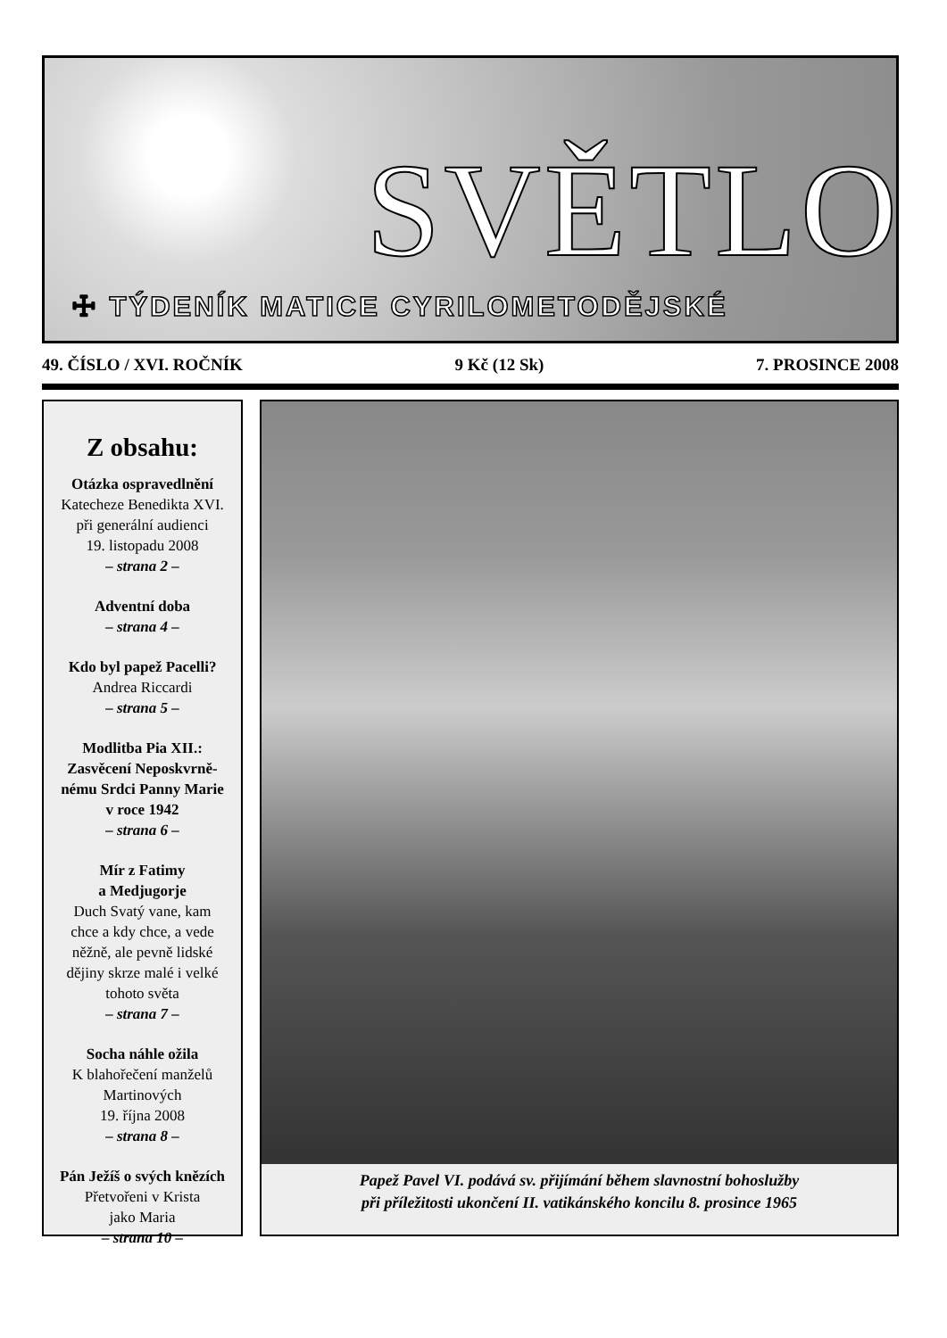SVĚTLO
☩ TÝDENÍK MATICE CYRILOMETODĚJSKÉ
49. ČÍSLO / XVI. ROČNÍK 9 Kč (12 Sk) 7. PROSINCE 2008
Z obsahu:
Otázka ospravedlnění
Katecheze Benedikta XVI.
při generální audienci
19. listopadu 2008
– strana 2 –
Adventní doba
– strana 4 –
Kdo byl papež Pacelli?
Andrea Riccardi
– strana 5 –
Modlitba Pia XII.:
Zasvěcení Neposkvrně-
nému Srdci Panny Marie
v roce 1942
– strana 6 –
Mír z Fatimy
a Medjugorje
Duch Svatý vane, kam
chce a kdy chce, a vede
něžně, ale pevně lidské
dějiny skrze malé i velké
tohoto světa
– strana 7 –
Socha náhle ožila
K blahořečení manželů
Martinových
19. října 2008
– strana 8 –
Pán Ježíš o svých knězích
Přetvořeni v Krista
jako Maria
– strana 10 –
Papež Pavel VI. podává sv. přijímání během slavnostní bohoslužby
při příležitosti ukončení II. vatikánského koncilu 8. prosince 1965